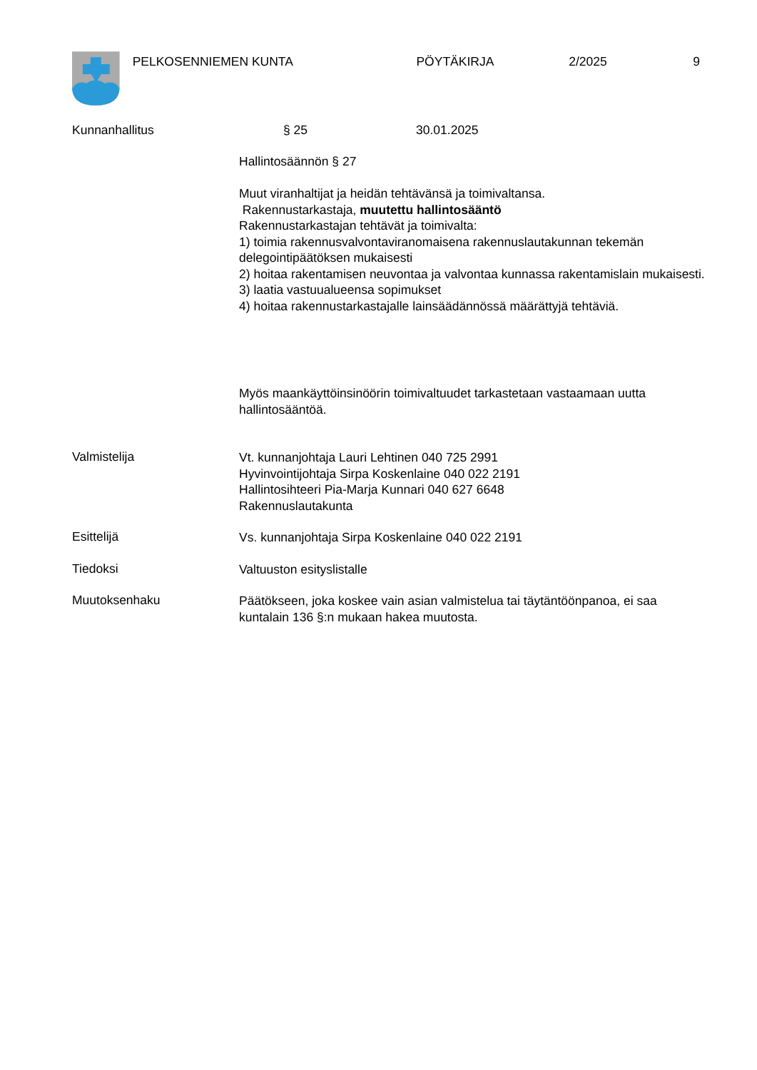PELKOSENNIEMEN KUNTA PÖYTÄKIRJA 2/2025 9
Kunnanhallitus § 25 30.01.2025
Hallintosäännön § 27
Muut viranhaltijat ja heidän tehtävänsä ja toimivaltansa.
Rakennustarkastaja, muutettu hallintosääntö
Rakennustarkastajan tehtävät ja toimivalta:
1) toimia rakennusvalvontaviranomaisena rakennuslautakunnan tekemän delegointipäätöksen mukaisesti
2) hoitaa rakentamisen neuvontaa ja valvontaa kunnassa rakentamislain mukaisesti.
3) laatia vastuualueensa sopimukset
4) hoitaa rakennustarkastajalle lainsäädännössä määrättyjä tehtäviä.
Myös maankäyttöinsinöörin toimivaltuudet tarkastetaan vastaamaan uutta hallintosääntöä.
Valmistelija
Vt. kunnanjohtaja Lauri Lehtinen 040 725 2991
Hyvinvointijohtaja Sirpa Koskenlaine 040 022 2191
Hallintosihteeri Pia-Marja Kunnari 040 627 6648
Rakennuslautakunta
Esittelijä
Vs. kunnanjohtaja Sirpa Koskenlaine 040 022 2191
Tiedoksi
Valtuuston esityslistalle
Muutoksenhaku
Päätökseen, joka koskee vain asian valmistelua tai täytäntöönpanoa, ei saa kuntalain 136 §:n mukaan hakea muutosta.